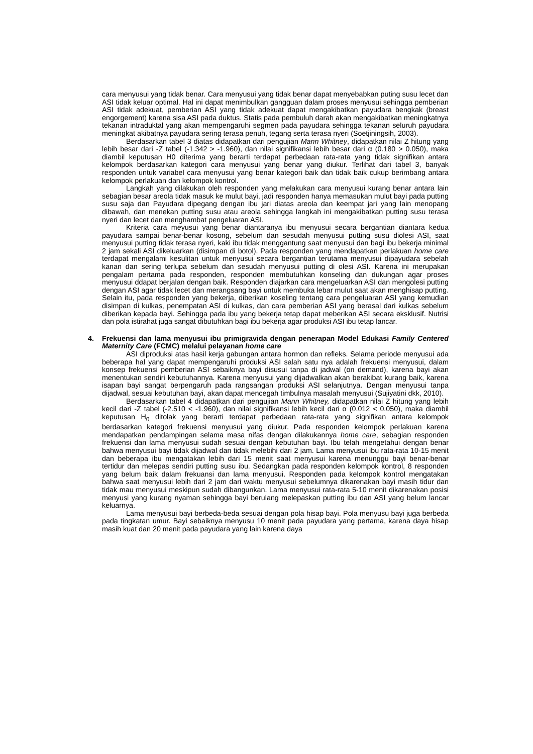cara menyusui yang tidak benar. Cara menyusui yang tidak benar dapat menyebabkan puting susu lecet dan ASI tidak keluar optimal. Hal ini dapat menimbulkan gangguan dalam proses menyusui sehingga pemberian ASI tidak adekuat, pemberian ASI yang tidak adekuat dapat mengakibatkan payudara bengkak (breast engorgement) karena sisa ASI pada duktus. Statis pada pembuluh darah akan mengakibatkan meningkatnya tekanan intraduktal yang akan mempengaruhi segmen pada payudara sehingga tekanan seluruh payudara meningkat akibatnya payudara sering terasa penuh, tegang serta terasa nyeri (Soetjiningsih, 2003).
Berdasarkan tabel 3 diatas didapatkan dari pengujian Mann Whitney, didapatkan nilai Z hitung yang lebih besar dari -Z tabel (-1.342 > -1.960), dan nilai signifikansi lebih besar dari α (0.180 > 0.050), maka diambil keputusan H0 diterima yang berarti terdapat perbedaan rata-rata yang tidak signifikan antara kelompok berdasarkan kategori cara menyusui yang benar yang diukur. Terlihat dari tabel 3, banyak responden untuk variabel cara menyusui yang benar kategori baik dan tidak baik cukup berimbang antara kelompok perlakuan dan kelompok kontrol.
Langkah yang dilakukan oleh responden yang melakukan cara menyusui kurang benar antara lain sebagian besar areola tidak masuk ke mulut bayi, jadi responden hanya memasukan mulut bayi pada putting susu saja dan Payudara dipegang dengan ibu jari diatas areola dan keempat jari yang lain menopang dibawah, dan menekan putting susu atau areola sehingga langkah ini mengakibatkan putting susu terasa nyeri dan lecet dan menghambat pengeluaran ASI.
Kriteria cara meyusui yang benar diantaranya ibu menyusui secara bergantian diantara kedua payudara sampai benar-benar kosong, sebelum dan sesudah menyusui putting susu diolesi ASI, saat menyusui putting tidak terasa nyeri, kaki ibu tidak menggantung saat menyusui dan bagi ibu bekerja minimal 2 jam sekali ASI dikeluarkan (disimpan di botol). Pada responden yang mendapatkan perlakuan home care terdapat mengalami kesulitan untuk menyusui secara bergantian terutama menyusui dipayudara sebelah kanan dan sering terlupa sebelum dan sesudah menyusui putting di olesi ASI. Karena ini merupakan pengalam pertama pada responden, responden membutuhkan konseling dan dukungan agar proses menyusui ddapat berjalan dengan baik. Responden diajarkan cara mengeluarkan ASI dan mengolesi putting dengan ASI agar tidak lecet dan merangsang bayi untuk membuka lebar mulut saat akan menghisap putting. Selain itu, pada responden yang bekerja, diberikan koseling tentang cara pengeluaran ASI yang kemudian disimpan di kulkas, penempatan ASI di kulkas, dan cara pemberian ASI yang berasal dari kulkas sebelum diberikan kepada bayi. Sehingga pada ibu yang bekerja tetap dapat meberikan ASI secara eksklusif. Nutrisi dan pola istirahat juga sangat dibutuhkan bagi ibu bekerja agar produksi ASI ibu tetap lancar.
4. Frekuensi dan lama menyusui ibu primigravida dengan penerapan Model Edukasi Family Centered Maternity Care (FCMC) melalui pelayanan home care
ASI diproduksi atas hasil kerja gabungan antara hormon dan refleks. Selama periode menyusui ada beberapa hal yang dapat mempengaruhi produksi ASI salah satu nya adalah frekuensi menyusui, dalam konsep frekuensi pemberian ASI sebaiknya bayi disusui tanpa di jadwal (on demand), karena bayi akan menentukan sendiri kebutuhannya. Karena menyusui yang dijadwalkan akan berakibat kurang baik, karena isapan bayi sangat berpengaruh pada rangsangan produksi ASI selanjutnya. Dengan menyusui tanpa dijadwal, sesuai kebutuhan bayi, akan dapat mencegah timbulnya masalah menyusui (Sujiyatini dkk, 2010).
Berdasarkan tabel 4 didapatkan dari pengujian Mann Whitney, didapatkan nilai Z hitung yang lebih kecil dari -Z tabel (-2.510 < -1.960), dan nilai signifikansi lebih kecil dari α (0.012 < 0.050), maka diambil keputusan H<sub>0</sub> ditolak yang berarti terdapat perbedaan rata-rata yang signifikan antara kelompok berdasarkan kategori frekuensi menyusui yang diukur. Pada responden kelompok perlakuan karena mendapatkan pendampingan selama masa nifas dengan dilakukannya home care, sebagian responden frekuensi dan lama menyusui sudah sesuai dengan kebutuhan bayi. Ibu telah mengetahui dengan benar bahwa menyusui bayi tidak dijadwal dan tidak melebihi dari 2 jam. Lama menyusui ibu rata-rata 10-15 menit dan beberapa ibu mengatakan lebih dari 15 menit saat menyusui karena menunggu bayi benar-benar tertidur dan melepas sendiri putting susu ibu. Sedangkan pada responden kelompok kontrol, 8 responden yang belum baik dalam frekuansi dan lama menyusui. Responden pada kelompok kontrol mengatakan bahwa saat menyusui lebih dari 2 jam dari waktu menyusui sebelumnya dikarenakan bayi masih tidur dan tidak mau menyusui meskipun sudah dibangunkan. Lama menyusui rata-rata 5-10 menit dikarenakan posisi menyusi yang kurang nyaman sehingga bayi berulang melepaskan putting ibu dan ASI yang belum lancar keluarnya.
Lama menyusui bayi berbeda-beda sesuai dengan pola hisap bayi. Pola menyusu bayi juga berbeda pada tingkatan umur. Bayi sebaiknya menyusu 10 menit pada payudara yang pertama, karena daya hisap masih kuat dan 20 menit pada payudara yang lain karena daya